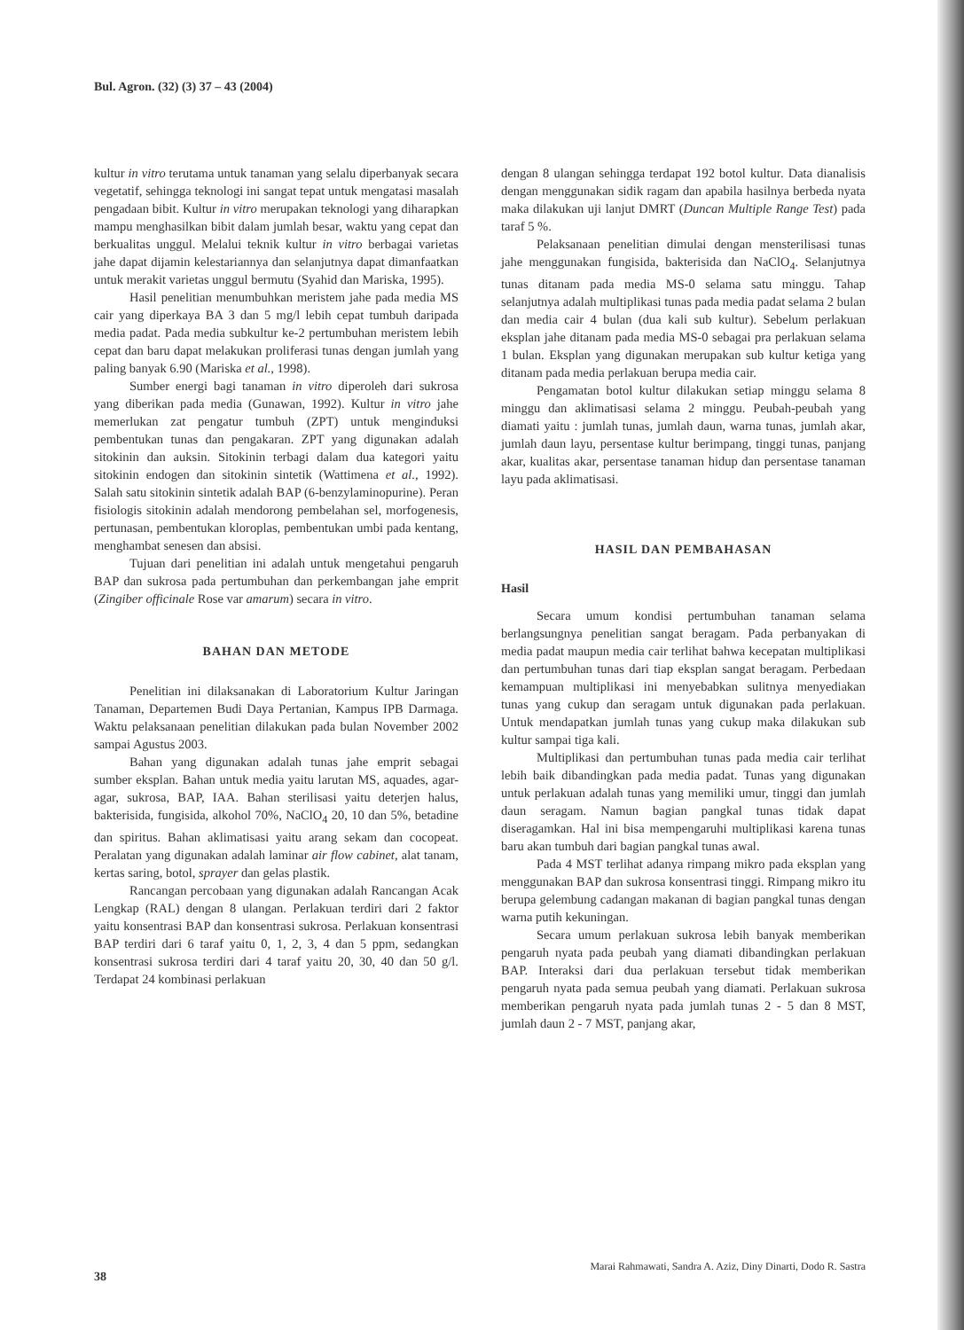Bul. Agron. (32) (3) 37 – 43 (2004)
kultur in vitro terutama untuk tanaman yang selalu diperbanyak secara vegetatif, sehingga teknologi ini sangat tepat untuk mengatasi masalah pengadaan bibit. Kultur in vitro merupakan teknologi yang diharapkan mampu menghasilkan bibit dalam jumlah besar, waktu yang cepat dan berkualitas unggul. Melalui teknik kultur in vitro berbagai varietas jahe dapat dijamin kelestariannya dan selanjutnya dapat dimanfaatkan untuk merakit varietas unggul bermutu (Syahid dan Mariska, 1995).
Hasil penelitian menumbuhkan meristem jahe pada media MS cair yang diperkaya BA 3 dan 5 mg/l lebih cepat tumbuh daripada media padat. Pada media subkultur ke-2 pertumbuhan meristem lebih cepat dan baru dapat melakukan proliferasi tunas dengan jumlah yang paling banyak 6.90 (Mariska et al., 1998).
Sumber energi bagi tanaman in vitro diperoleh dari sukrosa yang diberikan pada media (Gunawan, 1992). Kultur in vitro jahe memerlukan zat pengatur tumbuh (ZPT) untuk menginduksi pembentukan tunas dan pengakaran. ZPT yang digunakan adalah sitokinin dan auksin. Sitokinin terbagi dalam dua kategori yaitu sitokinin endogen dan sitokinin sintetik (Wattimena et al., 1992). Salah satu sitokinin sintetik adalah BAP (6-benzylaminopurine). Peran fisiologis sitokinin adalah mendorong pembelahan sel, morfogenesis, pertunasan, pembentukan kloroplas, pembentukan umbi pada kentang, menghambat senesen dan absisi.
Tujuan dari penelitian ini adalah untuk mengetahui pengaruh BAP dan sukrosa pada pertumbuhan dan perkembangan jahe emprit (Zingiber officinale Rose var amarum) secara in vitro.
BAHAN DAN METODE
Penelitian ini dilaksanakan di Laboratorium Kultur Jaringan Tanaman, Departemen Budi Daya Pertanian, Kampus IPB Darmaga. Waktu pelaksanaan penelitian dilakukan pada bulan November 2002 sampai Agustus 2003.
Bahan yang digunakan adalah tunas jahe emprit sebagai sumber eksplan. Bahan untuk media yaitu larutan MS, aquades, agar-agar, sukrosa, BAP, IAA. Bahan sterilisasi yaitu deterjen halus, bakterisida, fungisida, alkohol 70%, NaClO<sub>4</sub> 20, 10 dan 5%, betadine dan spiritus. Bahan aklimatisasi yaitu arang sekam dan cocopeat. Peralatan yang digunakan adalah laminar air flow cabinet, alat tanam, kertas saring, botol, sprayer dan gelas plastik.
Rancangan percobaan yang digunakan adalah Rancangan Acak Lengkap (RAL) dengan 8 ulangan. Perlakuan terdiri dari 2 faktor yaitu konsentrasi BAP dan konsentrasi sukrosa. Perlakuan konsentrasi BAP terdiri dari 6 taraf yaitu 0, 1, 2, 3, 4 dan 5 ppm, sedangkan konsentrasi sukrosa terdiri dari 4 taraf yaitu 20, 30, 40 dan 50 g/l. Terdapat 24 kombinasi perlakuan
dengan 8 ulangan sehingga terdapat 192 botol kultur. Data dianalisis dengan menggunakan sidik ragam dan apabila hasilnya berbeda nyata maka dilakukan uji lanjut DMRT (Duncan Multiple Range Test) pada taraf 5 %.
Pelaksanaan penelitian dimulai dengan mensterilisasi tunas jahe menggunakan fungisida, bakterisida dan NaClO<sub>4</sub>. Selanjutnya tunas ditanam pada media MS-0 selama satu minggu. Tahap selanjutnya adalah multiplikasi tunas pada media padat selama 2 bulan dan media cair 4 bulan (dua kali sub kultur). Sebelum perlakuan eksplan jahe ditanam pada media MS-0 sebagai pra perlakuan selama 1 bulan. Eksplan yang digunakan merupakan sub kultur ketiga yang ditanam pada media perlakuan berupa media cair.
Pengamatan botol kultur dilakukan setiap minggu selama 8 minggu dan aklimatisasi selama 2 minggu. Peubah-peubah yang diamati yaitu : jumlah tunas, jumlah daun, warna tunas, jumlah akar, jumlah daun layu, persentase kultur berimpang, tinggi tunas, panjang akar, kualitas akar, persentase tanaman hidup dan persentase tanaman layu pada aklimatisasi.
HASIL DAN PEMBAHASAN
Hasil
Secara umum kondisi pertumbuhan tanaman selama berlangsungnya penelitian sangat beragam. Pada perbanyakan di media padat maupun media cair terlihat bahwa kecepatan multiplikasi dan pertumbuhan tunas dari tiap eksplan sangat beragam. Perbedaan kemampuan multiplikasi ini menyebabkan sulitnya menyediakan tunas yang cukup dan seragam untuk digunakan pada perlakuan. Untuk mendapatkan jumlah tunas yang cukup maka dilakukan sub kultur sampai tiga kali.
Multiplikasi dan pertumbuhan tunas pada media cair terlihat lebih baik dibandingkan pada media padat. Tunas yang digunakan untuk perlakuan adalah tunas yang memiliki umur, tinggi dan jumlah daun seragam. Namun bagian pangkal tunas tidak dapat diseragamkan. Hal ini bisa mempengaruhi multiplikasi karena tunas baru akan tumbuh dari bagian pangkal tunas awal.
Pada 4 MST terlihat adanya rimpang mikro pada eksplan yang menggunakan BAP dan sukrosa konsentrasi tinggi. Rimpang mikro itu berupa gelembung cadangan makanan di bagian pangkal tunas dengan warna putih kekuningan.
Secara umum perlakuan sukrosa lebih banyak memberikan pengaruh nyata pada peubah yang diamati dibandingkan perlakuan BAP. Interaksi dari dua perlakuan tersebut tidak memberikan pengaruh nyata pada semua peubah yang diamati. Perlakuan sukrosa memberikan pengaruh nyata pada jumlah tunas 2 - 5 dan 8 MST, jumlah daun 2 - 7 MST, panjang akar,
38 Marai Rahmawati, Sandra A. Aziz, Diny Dinarti, Dodo R. Sastra